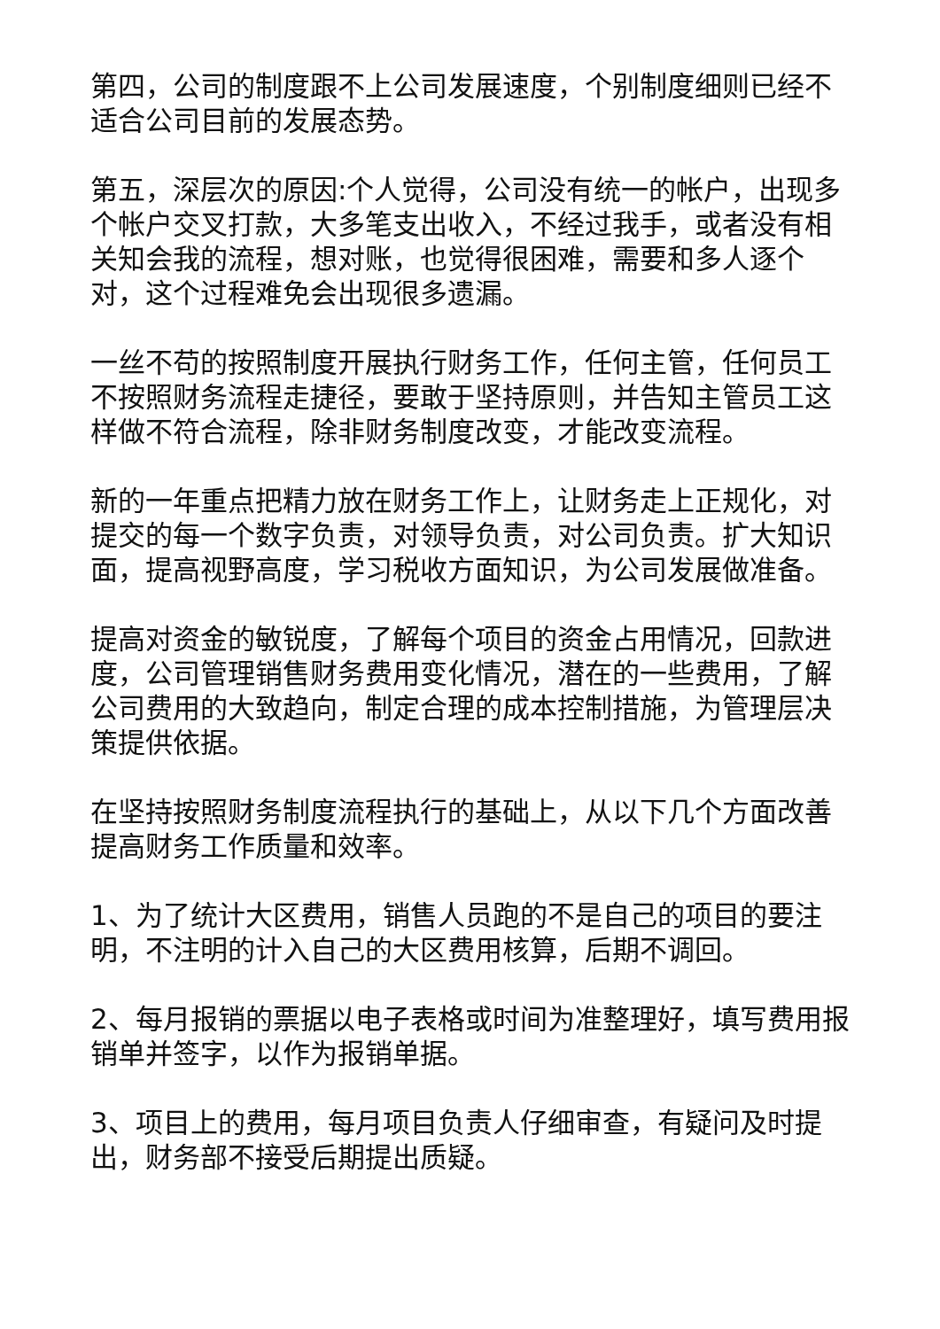第四，公司的制度跟不上公司发展速度，个别制度细则已经不适合公司目前的发展态势。
第五，深层次的原因:个人觉得，公司没有统一的帐户，出现多个帐户交叉打款，大多笔支出收入，不经过我手，或者没有相关知会我的流程，想对账，也觉得很困难，需要和多人逐个对，这个过程难免会出现很多遗漏。
一丝不苟的按照制度开展执行财务工作，任何主管，任何员工不按照财务流程走捷径，要敢于坚持原则，并告知主管员工这样做不符合流程，除非财务制度改变，才能改变流程。
新的一年重点把精力放在财务工作上，让财务走上正规化，对提交的每一个数字负责，对领导负责，对公司负责。扩大知识面，提高视野高度，学习税收方面知识，为公司发展做准备。
提高对资金的敏锐度，了解每个项目的资金占用情况，回款进度，公司管理销售财务费用变化情况，潜在的一些费用，了解公司费用的大致趋向，制定合理的成本控制措施，为管理层决策提供依据。
在坚持按照财务制度流程执行的基础上，从以下几个方面改善提高财务工作质量和效率。
1、为了统计大区费用，销售人员跑的不是自己的项目的要注明，不注明的计入自己的大区费用核算，后期不调回。
2、每月报销的票据以电子表格或时间为准整理好，填写费用报销单并签字，以作为报销单据。
3、项目上的费用，每月项目负责人仔细审查，有疑问及时提出，财务部不接受后期提出质疑。